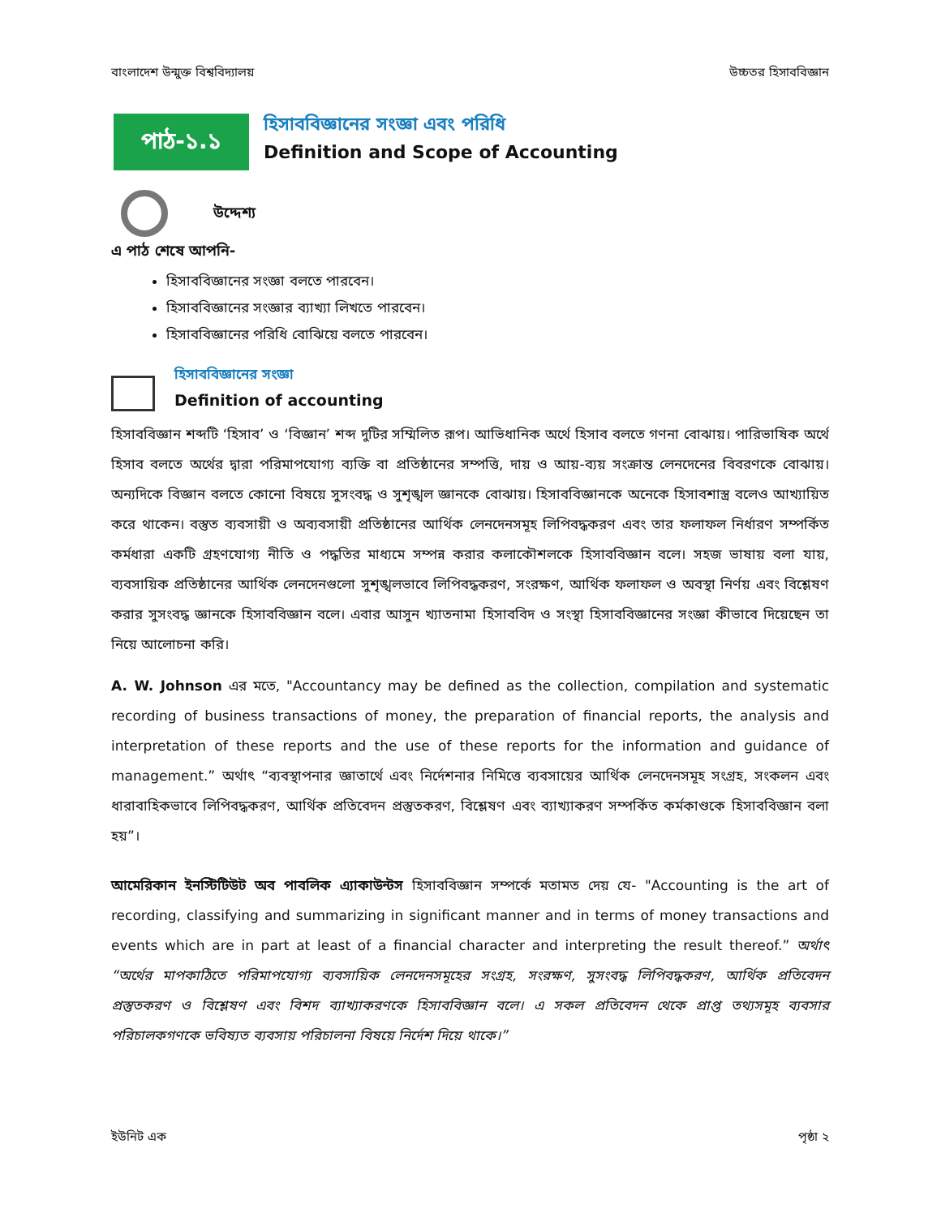বাংলাদেশ উন্মুক্ত বিশ্ববিদ্যালয় উচ্চতর হিসাববিজ্ঞান
পাঠ-১.১
হিসাববিজ্ঞানের সংজ্ঞা এবং পরিধি
Definition and Scope of Accounting
উদ্দেশ্য
এ পাঠ শেষে আপনি-
হিসাববিজ্ঞানের সংজ্ঞা বলতে পারবেন।
হিসাববিজ্ঞানের সংজ্ঞার ব্যাখ্যা লিখতে পারবেন।
হিসাববিজ্ঞানের পরিধি বোঝিয়ে বলতে পারবেন।
হিসাববিজ্ঞানের সংজ্ঞা
Definition of accounting
হিসাববিজ্ঞান শব্দটি ‘হিসাব’ ও ‘বিজ্ঞান’ শব্দ দুটির সম্মিলিত রূপ। আভিধানিক অর্থে হিসাব বলতে গণনা বোঝায়। পারিভাষিক অর্থে হিসাব বলতে অর্থের দ্বারা পরিমাপযোগ্য ব্যক্তি বা প্রতিষ্ঠানের সম্পত্তি, দায় ও আয়-ব্যয় সংক্রান্ত লেনদেনের বিবরণকে বোঝায়। অন্যদিকে বিজ্ঞান বলতে কোনো বিষয়ে সুসংবদ্ধ ও সুশৃঙ্খল জ্ঞানকে বোঝায়। হিসাববিজ্ঞানকে অনেকে হিসাবশাস্ত্র বলেও আখ্যায়িত করে থাকেন। বস্তুত ব্যবসায়ী ও অব্যবসায়ী প্রতিষ্ঠানের আর্থিক লেনদেনসমূহ লিপিবদ্ধকরণ এবং তার ফলাফল নির্ধারণ সম্পর্কিত কর্মধারা একটি গ্রহণযোগ্য নীতি ও পদ্ধতির মাধ্যমে সম্পন্ন করার কলাকৌশলকে হিসাববিজ্ঞান বলে। সহজ ভাষায় বলা যায়, ব্যবসায়িক প্রতিষ্ঠানের আর্থিক লেনদেনগুলো সুশৃঙ্খলভাবে লিপিবদ্ধকরণ, সংরক্ষণ, আর্থিক ফলাফল ও অবস্থা নির্ণয় এবং বিশ্লেষণ করার সুসংবদ্ধ জ্ঞানকে হিসাববিজ্ঞান বলে। এবার আসুন খ্যাতনামা হিসাববিদ ও সংস্থা হিসাববিজ্ঞানের সংজ্ঞা কীভাবে দিয়েছেন তা নিয়ে আলোচনা করি।
A. W. Johnson এর মতে, "Accountancy may be defined as the collection, compilation and systematic recording of business transactions of money, the preparation of financial reports, the analysis and interpretation of these reports and the use of these reports for the information and guidance of management.” অর্থাৎ “ব্যবস্থাপনার জ্ঞাতার্থে এবং নির্দেশনার নিমিত্তে ব্যবসায়ের আর্থিক লেনদেনসমূহ সংগ্রহ, সংকলন এবং ধারাবাহিকভাবে লিপিবদ্ধকরণ, আর্থিক প্রতিবেদন প্রস্তুতকরণ, বিশ্লেষণ এবং ব্যাখ্যাকরণ সম্পর্কিত কর্মকাণ্ডকে হিসাববিজ্ঞান বলা হয়”।
আমেরিকান ইনস্টিটিউট অব পাবলিক এ্যাকাউন্টস হিসাববিজ্ঞান সম্পর্কে মতামত দেয় যে- "Accounting is the art of recording, classifying and summarizing in significant manner and in terms of money transactions and events which are in part at least of a financial character and interpreting the result thereof.” অর্থাৎ “অর্থের মাপকাঠিতে পরিমাপযোগ্য ব্যবসায়িক লেনদেনসমূহের সংগ্রহ, সংরক্ষণ, সুসংবদ্ধ লিপিবদ্ধকরণ, আর্থিক প্রতিবেদন প্রস্তুতকরণ ও বিশ্লেষণ এবং বিশদ ব্যাখ্যাকরণকে হিসাববিজ্ঞান বলে। এ সকল প্রতিবেদন থেকে প্রাপ্ত তথ্যসমূহ ব্যবসার পরিচালকগণকে ভবিষ্যত ব্যবসায় পরিচালনা বিষয়ে নির্দেশ দিয়ে থাকে।”
ইউনিট এক পৃষ্ঠা ২